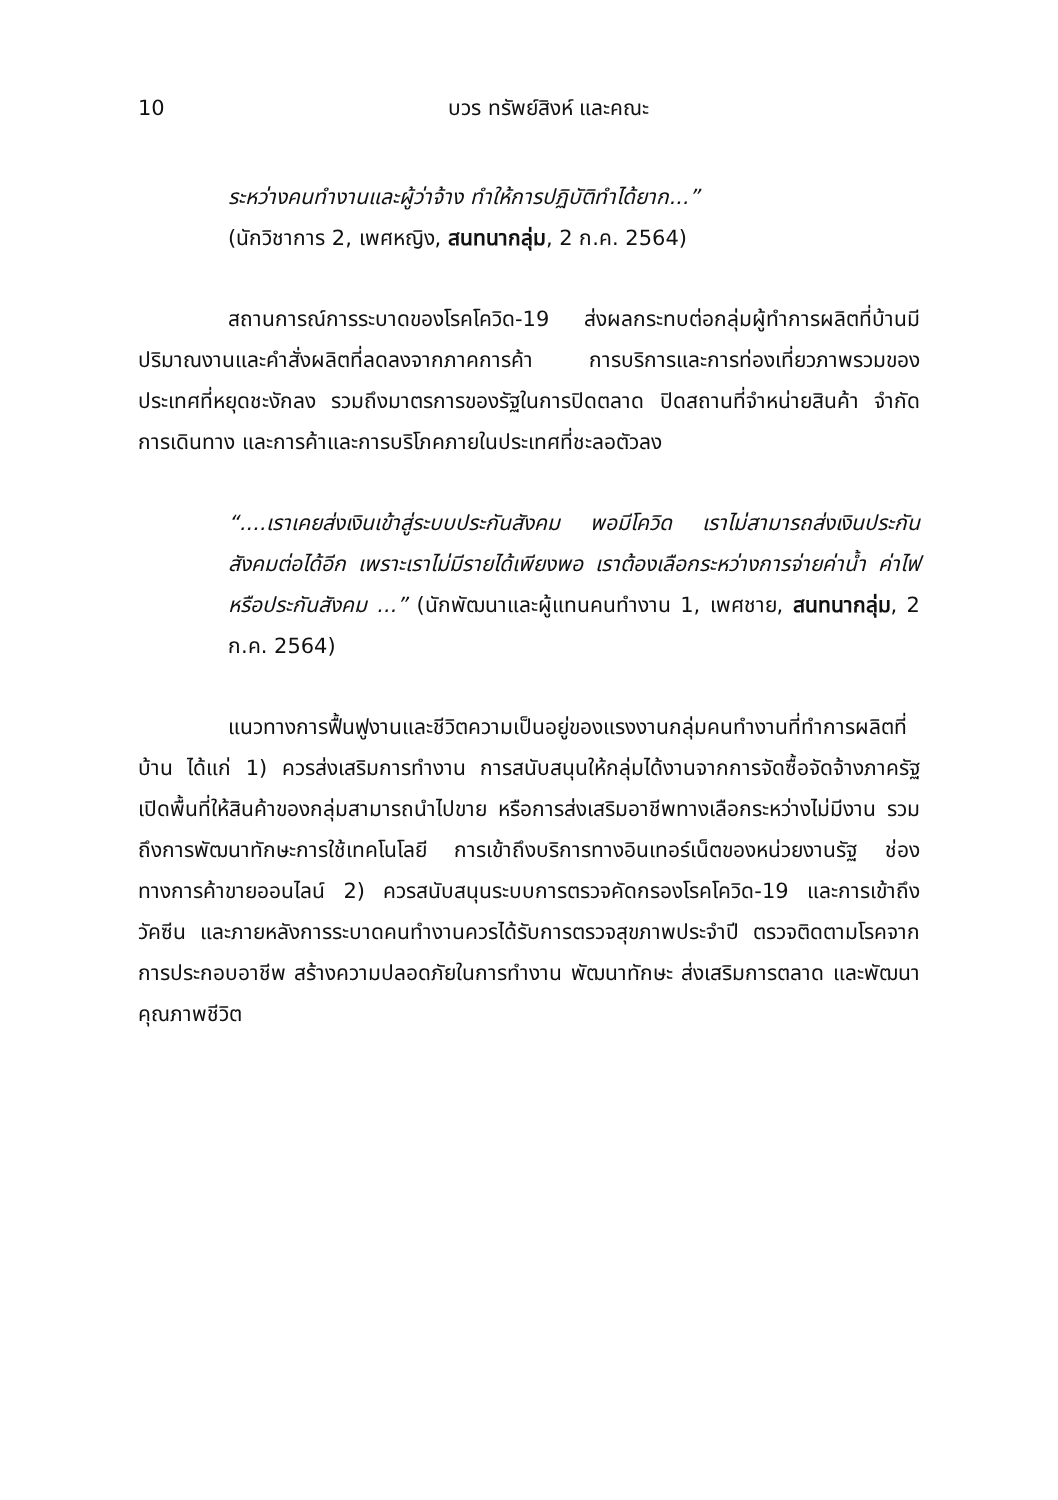10 บวร ทรัพย์สิงห์ และคณะ
ระหว่างคนทำงานและผู้ว่าจ้าง ทำให้การปฏิบัติทำได้ยาก...”
(นักวิชาการ 2, เพศหญิง, สนทนากลุ่ม, 2 ก.ค. 2564)
สถานการณ์การระบาดของโรคโควิด-19 ส่งผลกระทบต่อกลุ่มผู้ทำการผลิตที่บ้านมีปริมาณงานและคำสั่งผลิตที่ลดลงจากภาคการค้า การบริการและการท่องเที่ยวภาพรวมของประเทศที่หยุดชะงักลง รวมถึงมาตรการของรัฐในการปิดตลาด ปิดสถานที่จำหน่ายสินค้า จำกัดการเดินทาง และการค้าและการบริโภคภายในประเทศที่ชะลอตัวลง
“....เราเคยส่งเงินเข้าสู่ระบบประกันสังคม พอมีโควิด เราไม่สามารถส่งเงินประกันสังคมต่อได้อีก เพราะเราไม่มีรายได้เพียงพอ เราต้องเลือกระหว่างการจ่ายค่าน้ำ ค่าไฟ หรือประกันสังคม ...” (นักพัฒนาและผู้แทนคนทำงาน 1, เพศชาย, สนทนากลุ่ม, 2 ก.ค. 2564)
แนวทางการฟื้นฟูงานและชีวิตความเป็นอยู่ของแรงงานกลุ่มคนทำงานที่ทำการผลิตที่บ้าน ได้แก่ 1) ควรส่งเสริมการทำงาน การสนับสนุนให้กลุ่มได้งานจากการจัดซื้อจัดจ้างภาครัฐ เปิดพื้นที่ให้สินค้าของกลุ่มสามารถนำไปขาย หรือการส่งเสริมอาชีพทางเลือกระหว่างไม่มีงาน รวมถึงการพัฒนาทักษะการใช้เทคโนโลยี การเข้าถึงบริการทางอินเทอร์เน็ตของหน่วยงานรัฐ ช่องทางการค้าขายออนไลน์ 2) ควรสนับสนุนระบบการตรวจคัดกรองโรคโควิด-19 และการเข้าถึงวัคซีน และภายหลังการระบาดคนทำงานควรได้รับการตรวจสุขภาพประจำปี ตรวจติดตามโรคจากการประกอบอาชีพ สร้างความปลอดภัยในการทำงาน พัฒนาทักษะ ส่งเสริมการตลาด และพัฒนาคุณภาพชีวิต